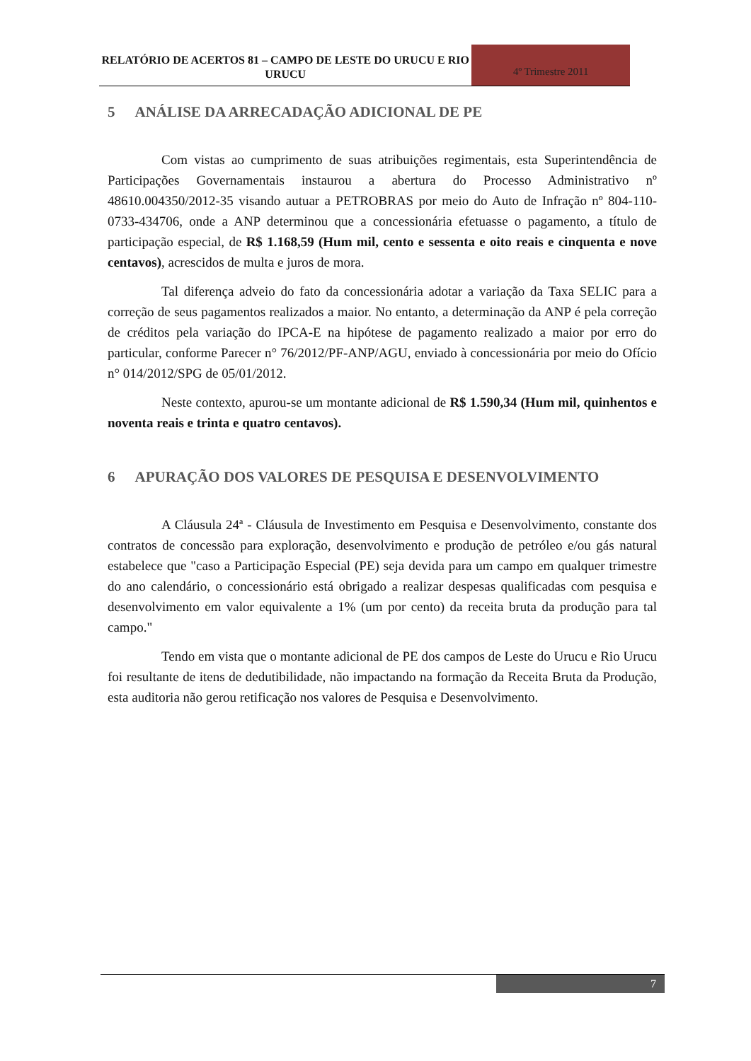RELATÓRIO DE ACERTOS 81 – CAMPO DE LESTE DO URUCU E RIO URUCU
4º Trimestre 2011
5 ANÁLISE DA ARRECADAÇÃO ADICIONAL DE PE
Com vistas ao cumprimento de suas atribuições regimentais, esta Superintendência de Participações Governamentais instaurou a abertura do Processo Administrativo nº 48610.004350/2012-35 visando autuar a PETROBRAS por meio do Auto de Infração nº 804-110-0733-434706, onde a ANP determinou que a concessionária efetuasse o pagamento, a título de participação especial, de R$ 1.168,59 (Hum mil, cento e sessenta e oito reais e cinquenta e nove centavos), acrescidos de multa e juros de mora.
Tal diferença adveio do fato da concessionária adotar a variação da Taxa SELIC para a correção de seus pagamentos realizados a maior. No entanto, a determinação da ANP é pela correção de créditos pela variação do IPCA-E na hipótese de pagamento realizado a maior por erro do particular, conforme Parecer n° 76/2012/PF-ANP/AGU, enviado à concessionária por meio do Ofício n° 014/2012/SPG de 05/01/2012.
Neste contexto, apurou-se um montante adicional de R$ 1.590,34 (Hum mil, quinhentos e noventa reais e trinta e quatro centavos).
6 APURAÇÃO DOS VALORES DE PESQUISA E DESENVOLVIMENTO
A Cláusula 24ª - Cláusula de Investimento em Pesquisa e Desenvolvimento, constante dos contratos de concessão para exploração, desenvolvimento e produção de petróleo e/ou gás natural estabelece que "caso a Participação Especial (PE) seja devida para um campo em qualquer trimestre do ano calendário, o concessionário está obrigado a realizar despesas qualificadas com pesquisa e desenvolvimento em valor equivalente a 1% (um por cento) da receita bruta da produção para tal campo."
Tendo em vista que o montante adicional de PE dos campos de Leste do Urucu e Rio Urucu foi resultante de itens de dedutibilidade, não impactando na formação da Receita Bruta da Produção, esta auditoria não gerou retificação nos valores de Pesquisa e Desenvolvimento.
7